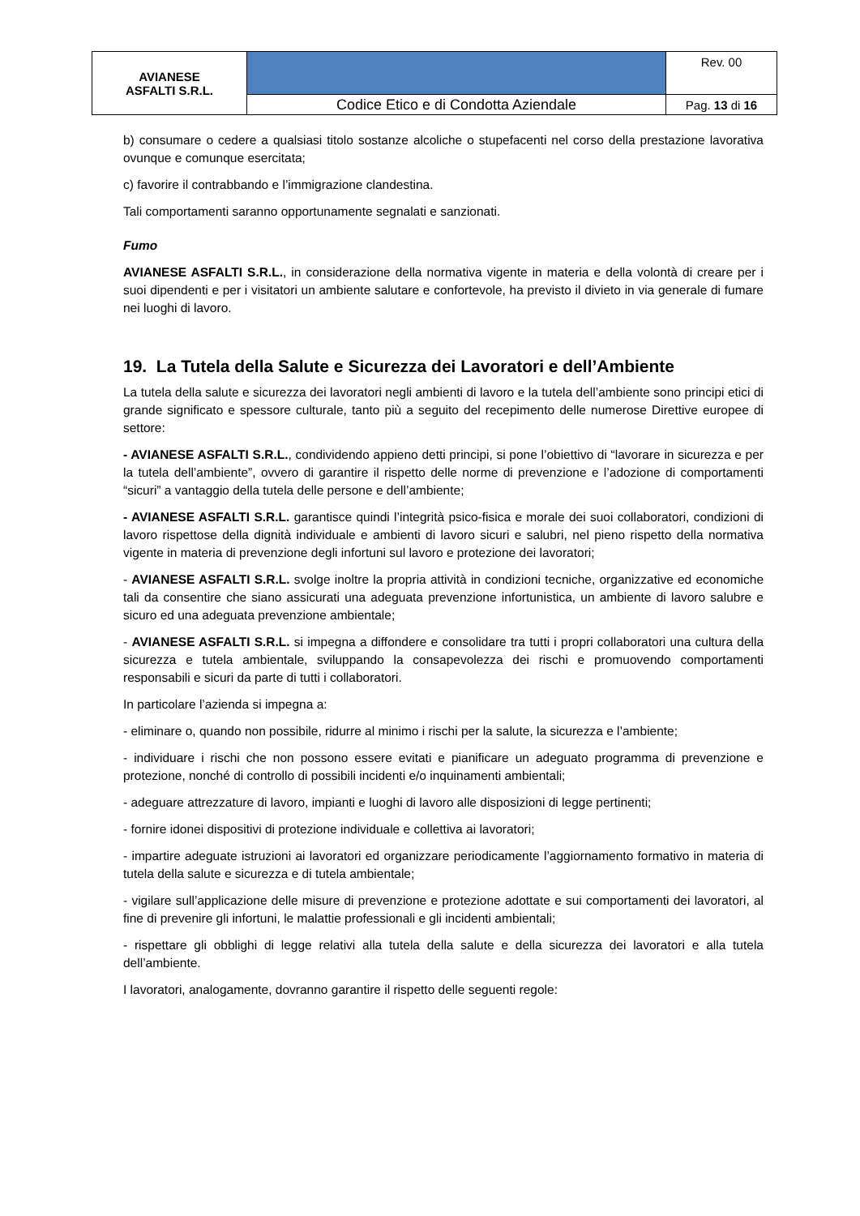| AVIANESE ASFALTI S.R.L. | | Rev. 00 |
| | Codice Etico e di Condotta Aziendale | Pag. 13 di 16 |
b) consumare o cedere a qualsiasi titolo sostanze alcoliche o stupefacenti nel corso della prestazione lavorativa ovunque e comunque esercitata;
c) favorire il contrabbando e l’immigrazione clandestina.
Tali comportamenti saranno opportunamente segnalati e sanzionati.
Fumo
AVIANESE ASFALTI S.R.L., in considerazione della normativa vigente in materia e della volontà di creare per i suoi dipendenti e per i visitatori un ambiente salutare e confortevole, ha previsto il divieto in via generale di fumare nei luoghi di lavoro.
19. La Tutela della Salute e Sicurezza dei Lavoratori e dell’Ambiente
La tutela della salute e sicurezza dei lavoratori negli ambienti di lavoro e la tutela dell’ambiente sono principi etici di grande significato e spessore culturale, tanto più a seguito del recepimento delle numerose Direttive europee di settore:
- AVIANESE ASFALTI S.R.L., condividendo appieno detti principi, si pone l’obiettivo di “lavorare in sicurezza e per la tutela dell’ambiente”, ovvero di garantire il rispetto delle norme di prevenzione e l’adozione di comportamenti “sicuri” a vantaggio della tutela delle persone e dell’ambiente;
- AVIANESE ASFALTI S.R.L. garantisce quindi l’integrità psico-fisica e morale dei suoi collaboratori, condizioni di lavoro rispettose della dignità individuale e ambienti di lavoro sicuri e salubri, nel pieno rispetto della normativa vigente in materia di prevenzione degli infortuni sul lavoro e protezione dei lavoratori;
- AVIANESE ASFALTI S.R.L. svolge inoltre la propria attività in condizioni tecniche, organizzative ed economiche tali da consentire che siano assicurati una adeguata prevenzione infortunistica, un ambiente di lavoro salubre e sicuro ed una adeguata prevenzione ambientale;
- AVIANESE ASFALTI S.R.L. si impegna a diffondere e consolidare tra tutti i propri collaboratori una cultura della sicurezza e tutela ambientale, sviluppando la consapevolezza dei rischi e promuovendo comportamenti responsabili e sicuri da parte di tutti i collaboratori.
In particolare l’azienda si impegna a:
- eliminare o, quando non possibile, ridurre al minimo i rischi per la salute, la sicurezza e l’ambiente;
- individuare i rischi che non possono essere evitati e pianificare un adeguato programma di prevenzione e protezione, nonché di controllo di possibili incidenti e/o inquinamenti ambientali;
- adeguare attrezzature di lavoro, impianti e luoghi di lavoro alle disposizioni di legge pertinenti;
- fornire idonei dispositivi di protezione individuale e collettiva ai lavoratori;
- impartire adeguate istruzioni ai lavoratori ed organizzare periodicamente l’aggiornamento formativo in materia di tutela della salute e sicurezza e di tutela ambientale;
- vigilare sull’applicazione delle misure di prevenzione e protezione adottate e sui comportamenti dei lavoratori, al fine di prevenire gli infortuni, le malattie professionali e gli incidenti ambientali;
- rispettare gli obblighi di legge relativi alla tutela della salute e della sicurezza dei lavoratori e alla tutela dell’ambiente.
I lavoratori, analogamente, dovranno garantire il rispetto delle seguenti regole: